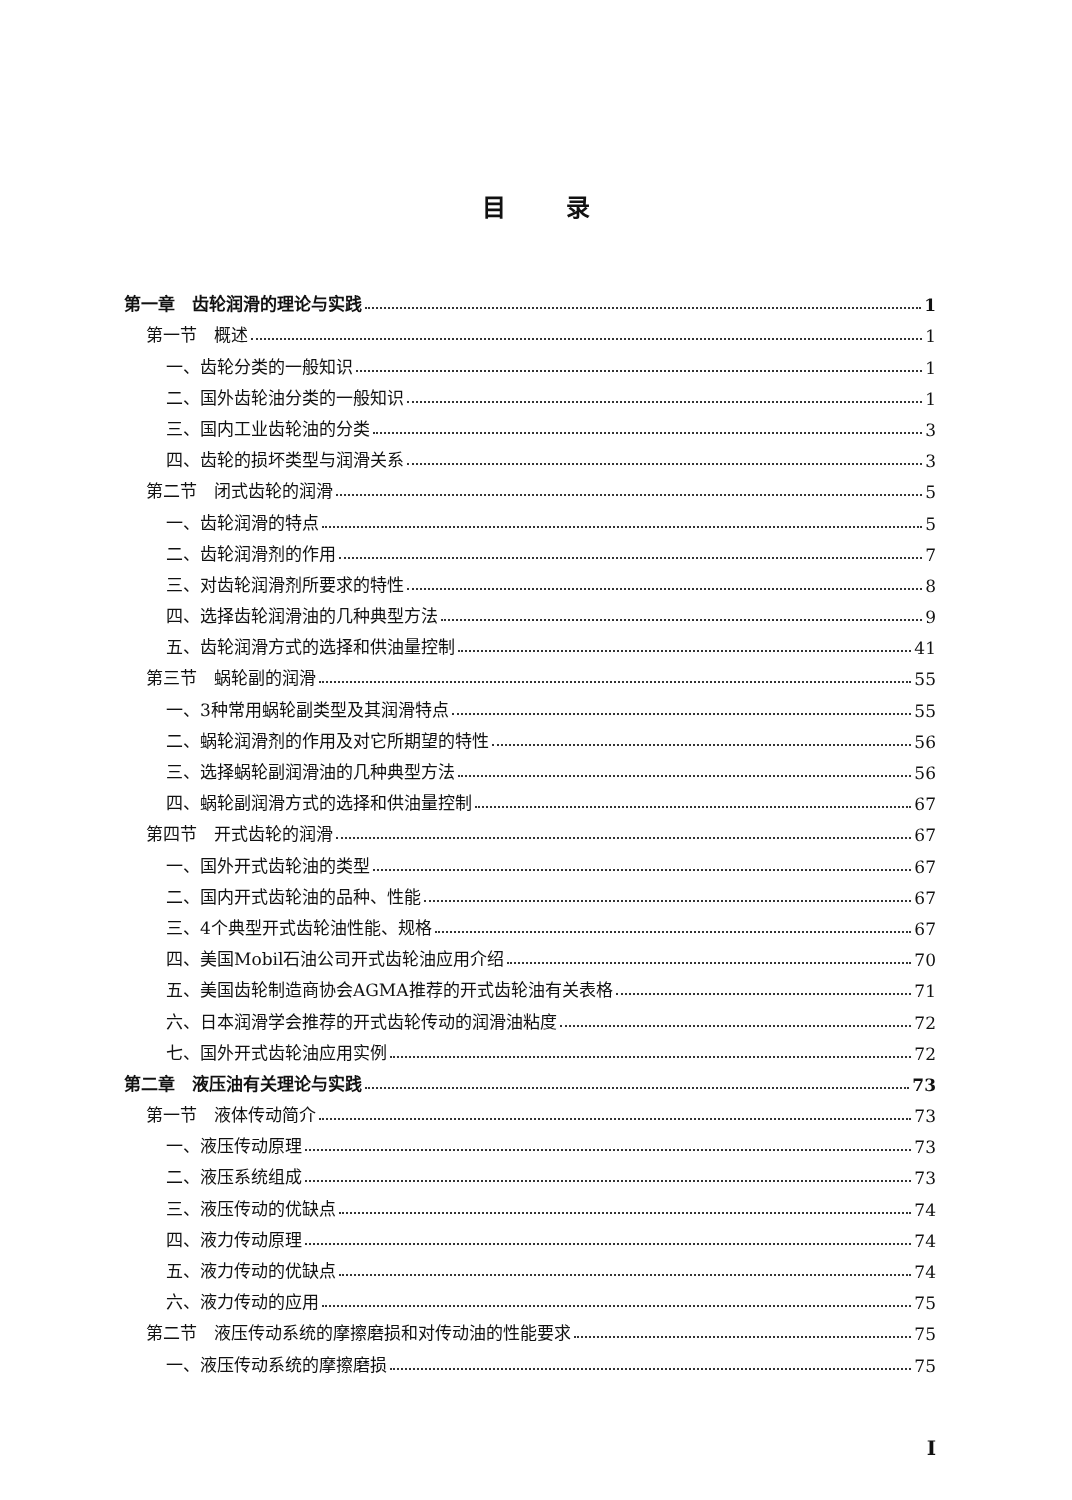目录
第一章　齿轮润滑的理论与实践 1
第一节　概述 1
一、齿轮分类的一般知识 1
二、国外齿轮油分类的一般知识 1
三、国内工业齿轮油的分类 3
四、齿轮的损坏类型与润滑关系 3
第二节　闭式齿轮的润滑 5
一、齿轮润滑的特点 5
二、齿轮润滑剂的作用 7
三、对齿轮润滑剂所要求的特性 8
四、选择齿轮润滑油的几种典型方法 9
五、齿轮润滑方式的选择和供油量控制 41
第三节　蜗轮副的润滑 55
一、3种常用蜗轮副类型及其润滑特点 55
二、蜗轮润滑剂的作用及对它所期望的特性 56
三、选择蜗轮副润滑油的几种典型方法 56
四、蜗轮副润滑方式的选择和供油量控制 67
第四节　开式齿轮的润滑 67
一、国外开式齿轮油的类型 67
二、国内开式齿轮油的品种、性能 67
三、4个典型开式齿轮油性能、规格 67
四、美国Mobil石油公司开式齿轮油应用介绍 70
五、美国齿轮制造商协会AGMA推荐的开式齿轮油有关表格 71
六、日本润滑学会推荐的开式齿轮传动的润滑油粘度 72
七、国外开式齿轮油应用实例 72
第二章　液压油有关理论与实践 73
第一节　液体传动简介 73
一、液压传动原理 73
二、液压系统组成 73
三、液压传动的优缺点 74
四、液力传动原理 74
五、液力传动的优缺点 74
六、液力传动的应用 75
第二节　液压传动系统的摩擦磨损和对传动油的性能要求 75
一、液压传动系统的摩擦磨损 75
I